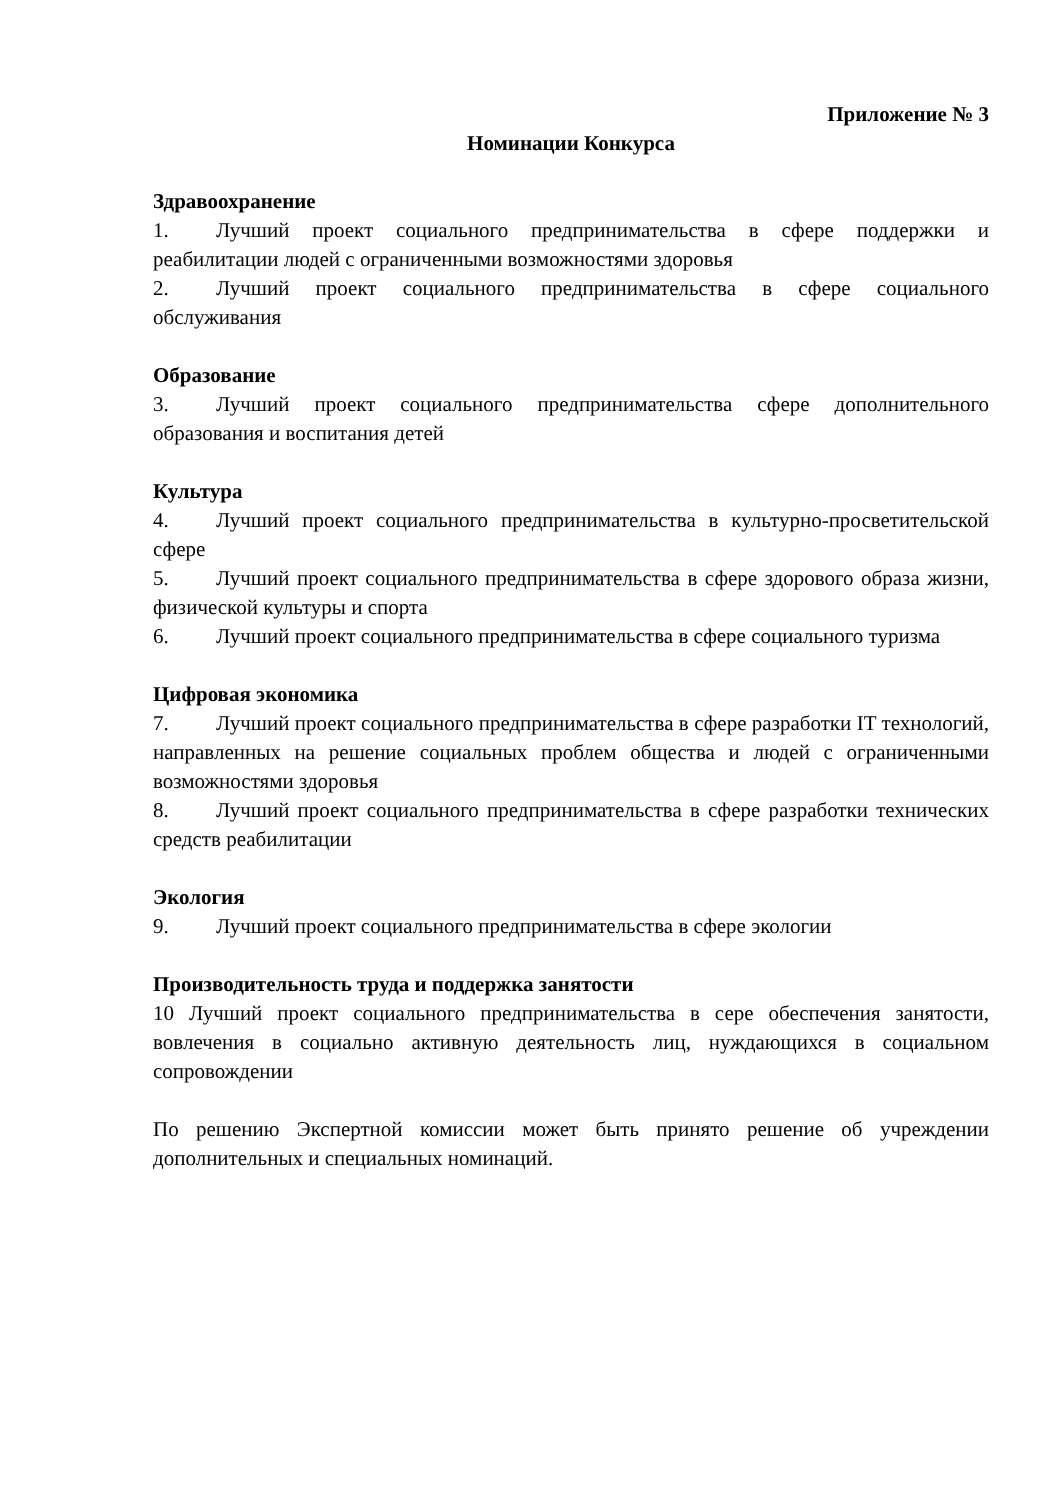Приложение № 3
Номинации Конкурса
Здравоохранение
1. Лучший проект социального предпринимательства в сфере поддержки и реабилитации людей с ограниченными возможностями здоровья
2. Лучший проект социального предпринимательства в сфере социального обслуживания
Образование
3. Лучший проект социального предпринимательства сфере дополнительного образования и воспитания детей
Культура
4. Лучший проект социального предпринимательства в культурно-просветительской сфере
5. Лучший проект социального предпринимательства в сфере здорового образа жизни, физической культуры и спорта
6. Лучший проект социального предпринимательства в сфере социального туризма
Цифровая экономика
7. Лучший проект социального предпринимательства в сфере разработки IT технологий, направленных на решение социальных проблем общества и людей с ограниченными возможностями здоровья
8. Лучший проект социального предпринимательства в сфере разработки технических средств реабилитации
Экология
9. Лучший проект социального предпринимательства в сфере экологии
Производительность труда и поддержка занятости
10 Лучший проект социального предпринимательства в сере обеспечения занятости, вовлечения в социально активную деятельность лиц, нуждающихся в социальном сопровождении
По решению Экспертной комиссии может быть принято решение об учреждении дополнительных и специальных номинаций.